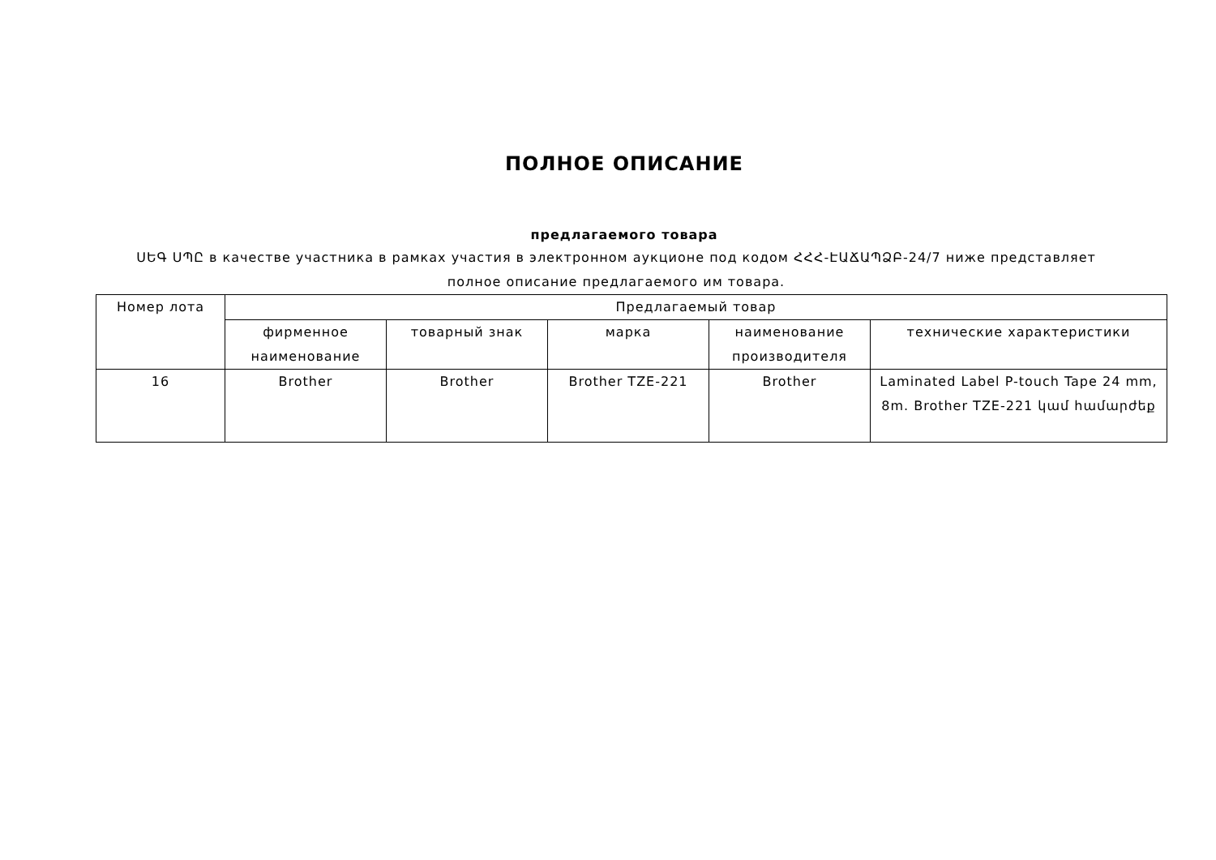ПОЛНОЕ ОПИСАНИЕ
предлагаемого товара
ՍԵԳ ՍՊԸ в качестве участника в рамках участия в электронном аукционе под кодом ՀՀՀ-ԷԱՃԱՊՁԲ-24/7 ниже представляет полное описание предлагаемого им товара.
| Номер лота | Предлагаемый товар | | | | |
| --- | --- | --- | --- | --- | --- |
| | фирменное наименование | товарный знак | марка | наименование производителя | технические характеристики |
| 16 | Brother | Brother | Brother TZE-221 | Brother | Laminated Label P-touch Tape 24 mm, 8m. Brother TZE-221 կամ համարժեք |